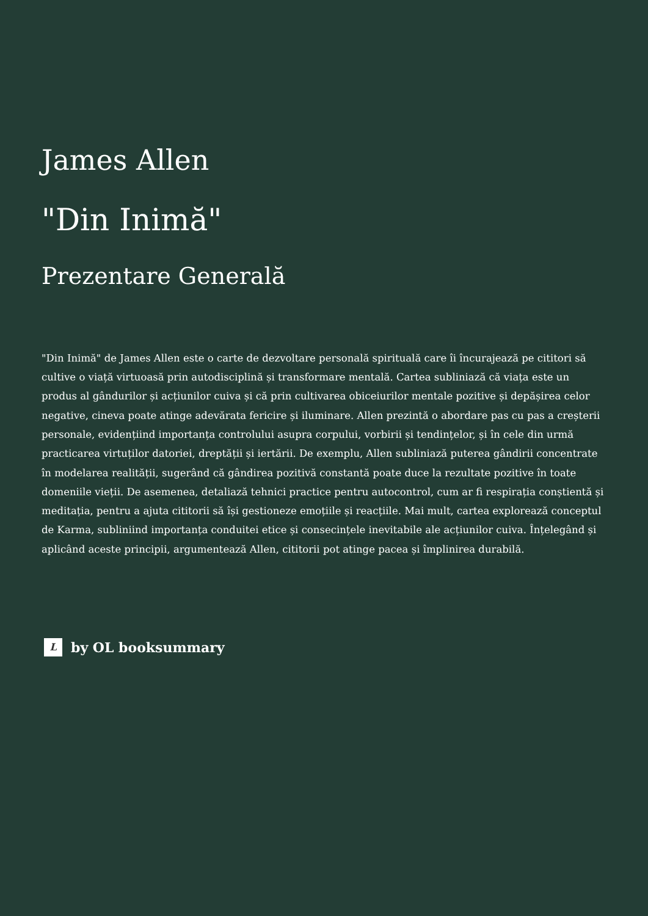James Allen
"Din Inimă"
Prezentare Generală
"Din Inimă" de James Allen este o carte de dezvoltare personală spirituală care îi încurajează pe cititori să cultive o viață virtuoasă prin autodisciplină și transformare mentală. Cartea subliniază că viața este un produs al gândurilor și acțiunilor cuiva și că prin cultivarea obiceiurilor mentale pozitive și depășirea celor negative, cineva poate atinge adevărata fericire și iluminare. Allen prezintă o abordare pas cu pas a creșterii personale, evidențiind importanța controlului asupra corpului, vorbirii și tendințelor, și în cele din urmă practicarea virtuților datoriei, dreptății și iertării. De exemplu, Allen subliniază puterea gândirii concentrate în modelarea realității, sugerând că gândirea pozitivă constantă poate duce la rezultate pozitive în toate domeniile vieții. De asemenea, detaliază tehnici practice pentru autocontrol, cum ar fi respirația conștientă și meditația, pentru a ajuta cititorii să își gestioneze emoțiile și reacțiile. Mai mult, cartea explorează conceptul de Karma, subliniind importanța conduitei etice și consecințele inevitabile ale acțiunilor cuiva. Înțelegând și aplicând aceste principii, argumentează Allen, cititorii pot atinge pacea și împlinirea durabilă.
L
by OL booksummary